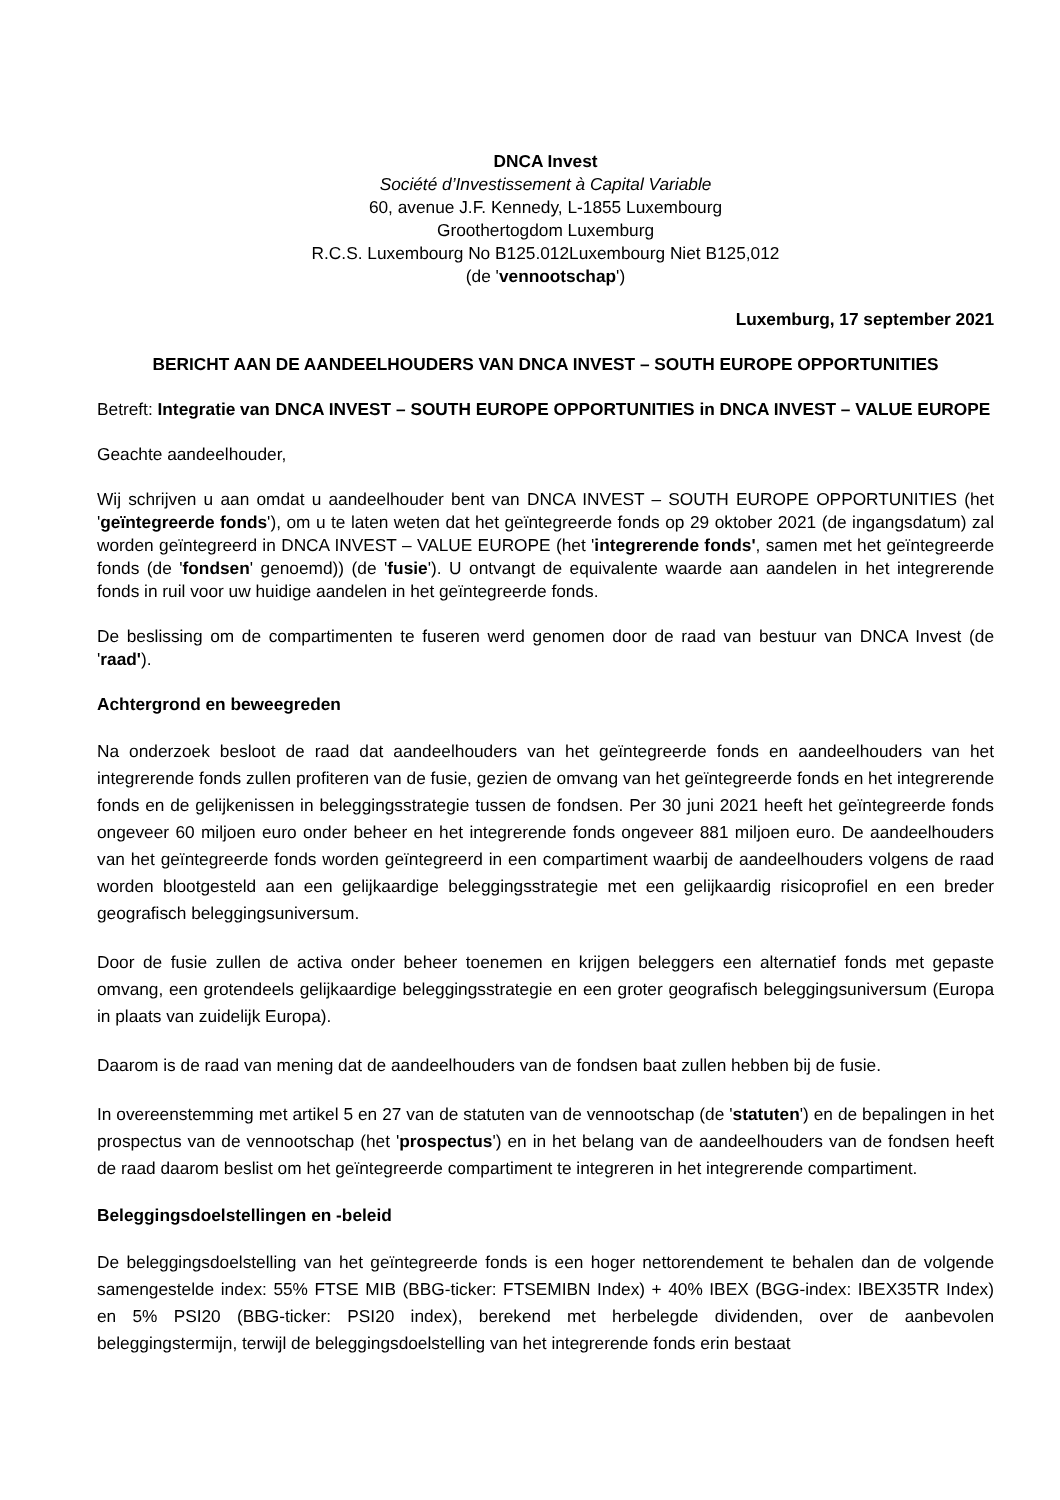DNCA Invest
Société d’Investissement à Capital Variable
60, avenue J.F. Kennedy, L-1855 Luxembourg
Groothertogdom Luxemburg
R.C.S. Luxembourg No B125.012Luxembourg Niet B125,012
(de 'vennootschap')
Luxemburg, 17 september 2021
BERICHT AAN DE AANDEELHOUDERS VAN DNCA INVEST – SOUTH EUROPE OPPORTUNITIES
Betreft: Integratie van DNCA INVEST – SOUTH EUROPE OPPORTUNITIES in DNCA INVEST – VALUE EUROPE
Geachte aandeelhouder,
Wij schrijven u aan omdat u aandeelhouder bent van DNCA INVEST – SOUTH EUROPE OPPORTUNITIES (het 'geïntegreerde fonds'), om u te laten weten dat het geïntegreerde fonds op 29 oktober 2021 (de ingangsdatum) zal worden geïntegreerd in DNCA INVEST – VALUE EUROPE (het 'integrerende fonds', samen met het geïntegreerde fonds (de 'fondsen' genoemd)) (de 'fusie'). U ontvangt de equivalente waarde aan aandelen in het integrerende fonds in ruil voor uw huidige aandelen in het geïntegreerde fonds.
De beslissing om de compartimenten te fuseren werd genomen door de raad van bestuur van DNCA Invest (de 'raad').
Achtergrond en beweegreden
Na onderzoek besloot de raad dat aandeelhouders van het geïntegreerde fonds en aandeelhouders van het integrerende fonds zullen profiteren van de fusie, gezien de omvang van het geïntegreerde fonds en het integrerende fonds en de gelijkenissen in beleggingsstrategie tussen de fondsen. Per 30 juni 2021 heeft het geïntegreerde fonds ongeveer 60 miljoen euro onder beheer en het integrerende fonds ongeveer 881 miljoen euro. De aandeelhouders van het geïntegreerde fonds worden geïntegreerd in een compartiment waarbij de aandeelhouders volgens de raad worden blootgesteld aan een gelijkaardige beleggingsstrategie met een gelijkaardig risicoprofiel en een breder geografisch beleggingsuniversum.
Door de fusie zullen de activa onder beheer toenemen en krijgen beleggers een alternatief fonds met gepaste omvang, een grotendeels gelijkaardige beleggingsstrategie en een groter geografisch beleggingsuniversum (Europa in plaats van zuidelijk Europa).
Daarom is de raad van mening dat de aandeelhouders van de fondsen baat zullen hebben bij de fusie.
In overeenstemming met artikel 5 en 27 van de statuten van de vennootschap (de 'statuten') en de bepalingen in het prospectus van de vennootschap (het 'prospectus') en in het belang van de aandeelhouders van de fondsen heeft de raad daarom beslist om het geïntegreerde compartiment te integreren in het integrerende compartiment.
Beleggingsdoelstellingen en -beleid
De beleggingsdoelstelling van het geïntegreerde fonds is een hoger nettorendement te behalen dan de volgende samengestelde index: 55% FTSE MIB (BBG-ticker: FTSEMIBN Index) + 40% IBEX (BGG-index: IBEX35TR Index) en 5% PSI20 (BBG-ticker: PSI20 index), berekend met herbelegde dividenden, over de aanbevolen beleggingstermijn, terwijl de beleggingsdoelstelling van het integrerende fonds erin bestaat